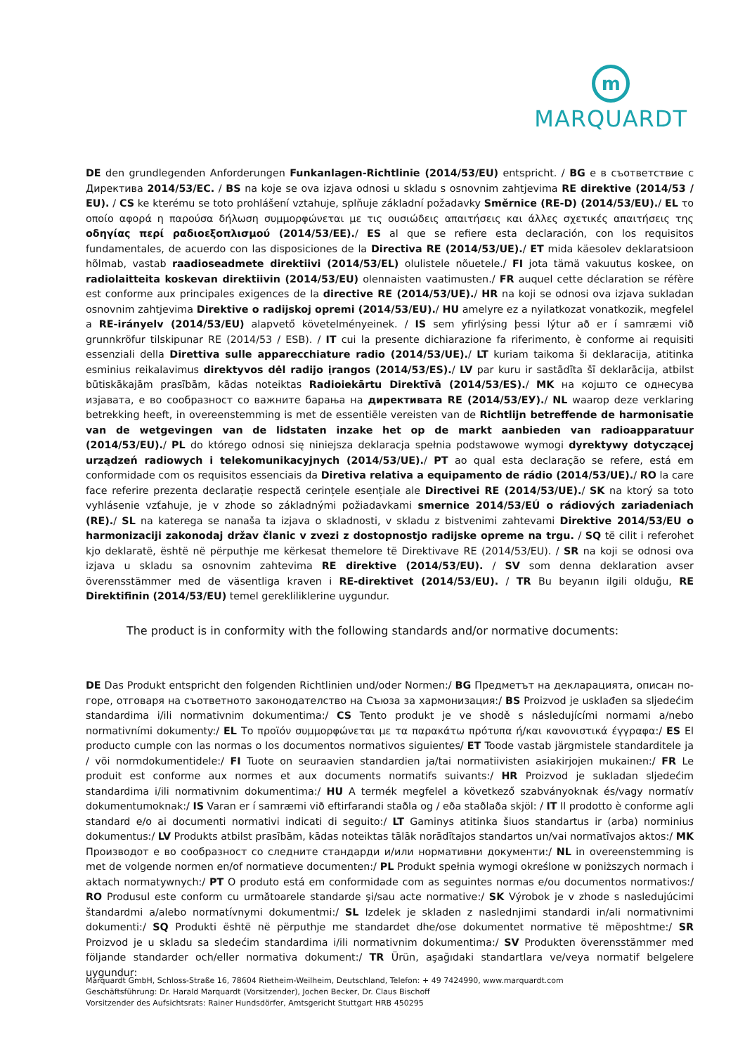m
MARQUARDT
DE den grundlegenden Anforderungen Funkanlagen-Richtlinie (2014/53/EU) entspricht. / BG е в съответствие с Директива 2014/53/ЕС. / BS na koje se ova izjava odnosi u skladu s osnovnim zahtjevima RE direktive (2014/53 / EU). / CS ke kterému se toto prohlášení vztahuje, splňuje základní požadavky Směrnice (RE-D) (2014/53/EU)./ EL το οποίο αφορά η παρούσα δήλωση συμμορφώνεται με τις ουσιώδεις απαιτήσεις και άλλες σχετικές απαιτήσεις της οδηγίας περί ραδιοεξοπλισμού (2014/53/ΕΕ)./ ES al que se refiere esta declaración, con los requisitos fundamentales, de acuerdo con las disposiciones de la Directiva RE (2014/53/UE)./ ET mida käesolev deklaratsioon hõlmab, vastab raadioseadmete direktiivi (2014/53/EL) olulistele nõuetele./ FI jota tämä vakuutus koskee, on radiolaitteita koskevan direktiivin (2014/53/EU) olennaisten vaatimusten./ FR auquel cette déclaration se réfère est conforme aux principales exigences de la directive RE (2014/53/UE)./ HR na koji se odnosi ova izjava sukladan osnovnim zahtjevima Direktive o radijskoj opremi (2014/53/EU)./ HU amelyre ez a nyilatkozat vonatkozik, megfelel a RE-irányelv (2014/53/EU) alapvető követelményeinek. / IS sem yfirlýsing þessi lýtur að er í samræmi við grunnkröfur tilskipunar RE (2014/53 / ESB). / IT cui la presente dichiarazione fa riferimento, è conforme ai requisiti essenziali della Direttiva sulle apparecchiature radio (2014/53/UE)./ LT kuriam taikoma ši deklaracija, atitinka esminius reikalavimus direktyvos dėl radijo įrangos (2014/53/ES)./ LV par kuru ir sastādīta šī deklarācija, atbilst būtiskākajām prasībām, kādas noteiktas Radioiekārtu Direktīvā (2014/53/ES)./ MK на којшто се однесува изјавата, е во сообразност со важните барања на директивата RE (2014/53/ЕУ)./ NL waarop deze verklaring betrekking heeft, in overeenstemming is met de essentiële vereisten van de Richtlijn betreffende de harmonisatie van de wetgevingen van de lidstaten inzake het op de markt aanbieden van radioapparatuur (2014/53/EU)./ PL do którego odnosi się niniejsza deklaracja spełnia podstawowe wymogi dyrektywy dotyczącej urządzeń radiowych i telekomunikacyjnych (2014/53/UE)./ PT ao qual esta declaração se refere, está em conformidade com os requisitos essenciais da Diretiva relativa a equipamento de rádio (2014/53/UE)./ RO la care face referire prezenta declarație respectă cerințele esențiale ale Directivei RE (2014/53/UE)./ SK na ktorý sa toto vyhlásenie vzťahuje, je v zhode so základnými požiadavkami smernice 2014/53/EÚ o rádiových zariadeniach (RE)./ SL na katerega se nanaša ta izjava o skladnosti, v skladu z bistvenimi zahtevami Direktive 2014/53/EU o harmonizaciji zakonodaj držav članic v zvezi z dostopnostjo radijske opreme na trgu. / SQ të cilit i referohet kjo deklaratë, është në përputhje me kërkesat themelore të Direktivave RE (2014/53/EU). / SR na koji se odnosi ova izjava u skladu sa osnovnim zahtevima RE direktive (2014/53/EU). / SV som denna deklaration avser överensstämmer med de väsentliga kraven i RE-direktivet (2014/53/EU). / TR Bu beyanın ilgili olduğu, RE Direktifinin (2014/53/EU) temel gerekliliklerine uygundur.
The product is in conformity with the following standards and/or normative documents:
DE Das Produkt entspricht den folgenden Richtlinien und/oder Normen:/ BG Предметът на декларацията, описан по-горе, отговаря на съответното законодателство на Съюза за хармонизация:/ BS Proizvod je usklađen sa sljedećim standardima i/ili normativnim dokumentima:/ CS Tento produkt je ve shodě s následujícími normami a/nebo normativními dokumenty:/ EL Το προϊόν συμμορφώνεται με τα παρακάτω πρότυπα ή/και κανονιστικά έγγραφα:/ ES El producto cumple con las normas o los documentos normativos siguientes/ ET Toode vastab järgmistele standarditele ja / või normdokumentidele:/ FI Tuote on seuraavien standardien ja/tai normatiivisten asiakirjojen mukainen:/ FR Le produit est conforme aux normes et aux documents normatifs suivants:/ HR Proizvod je sukladan sljedećim standardima i/ili normativnim dokumentima:/ HU A termék megfelel a következő szabványoknak és/vagy normatív dokumentumoknak:/ IS Varan er í samræmi við eftirfarandi staðla og / eða staðlaða skjöl: / IT Il prodotto è conforme agli standard e/o ai documenti normativi indicati di seguito:/ LT Gaminys atitinka šiuos standartus ir (arba) norminius dokumentus:/ LV Produkts atbilst prasībām, kādas noteiktas tālāk norādītajos standartos un/vai normatīvajos aktos:/ MK Производот е во сообразност со следните стандарди и/или нормативни документи:/ NL in overeenstemming is met de volgende normen en/of normatieve documenten:/ PL Produkt spełnia wymogi określone w poniższych normach i aktach normatywnych:/ PT O produto está em conformidade com as seguintes normas e/ou documentos normativos:/ RO Produsul este conform cu următoarele standarde şi/sau acte normative:/ SK Výrobok je v zhode s nasledujúcimi štandardmi a/alebo normatívnymi dokumentmi:/ SL Izdelek je skladen z naslednjimi standardi in/ali normativnimi dokumenti:/ SQ Produkti është në përputhje me standardet dhe/ose dokumentet normative të mëposhtme:/ SR Proizvod je u skladu sa sledećim standardima i/ili normativnim dokumentima:/ SV Produkten överensstämmer med följande standarder och/eller normativa dokument:/ TR Ürün, aşağıdaki standartlara ve/veya normatif belgelere uygundur:
Marquardt GmbH, Schloss-Straße 16, 78604 Rietheim-Weilheim, Deutschland, Telefon: + 49 7424990, www.marquardt.com
Geschäftsführung: Dr. Harald Marquardt (Vorsitzender), Jochen Becker, Dr. Claus Bischoff
Vorsitzender des Aufsichtsrats: Rainer Hundsdörfer, Amtsgericht Stuttgart HRB 450295